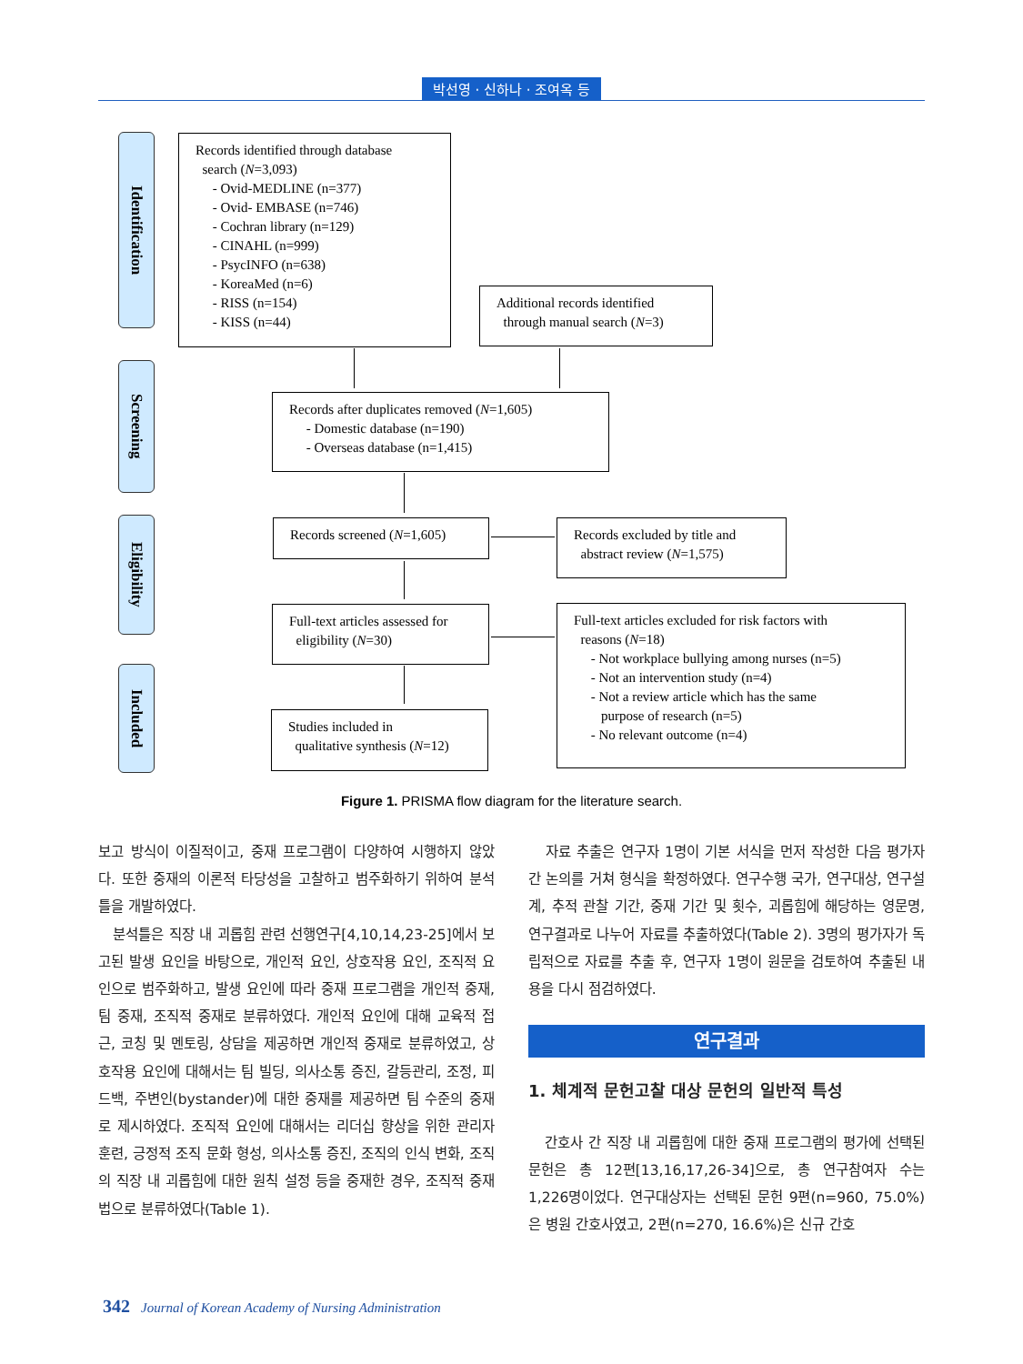박선영 · 신하나 · 조여옥 등
Identification
Screening
Eligibility
Included
Records identified through database
search (N=3,093)
- Ovid-MEDLINE (n=377)
- Ovid- EMBASE (n=746)
- Cochran library (n=129)
- CINAHL (n=999)
- PsycINFO (n=638)
- KoreaMed (n=6)
- RISS (n=154)
- KISS (n=44)
Additional records identified
through manual search (N=3)
Records after duplicates removed (N=1,605)
- Domestic database (n=190)
- Overseas database (n=1,415)
Records screened (N=1,605)
Records excluded by title and
abstract review (N=1,575)
Full-text articles assessed for
eligibility (N=30)
Full-text articles excluded for risk factors with
reasons (N=18)
- Not workplace bullying among nurses (n=5)
- Not an intervention study (n=4)
- Not a review article which has the same
purpose of research (n=5)
- No relevant outcome (n=4)
Studies included in
qualitative synthesis (N=12)
Figure 1. PRISMA flow diagram for the literature search.
보고 방식이 이질적이고, 중재 프로그램이 다양하여 시행하지 않았다. 또한 중재의 이론적 타당성을 고찰하고 범주화하기 위하여 분석틀을 개발하였다.
분석틀은 직장 내 괴롭힘 관련 선행연구[4,10,14,23-25]에서 보고된 발생 요인을 바탕으로, 개인적 요인, 상호작용 요인, 조직적 요인으로 범주화하고, 발생 요인에 따라 중재 프로그램을 개인적 중재, 팀 중재, 조직적 중재로 분류하였다. 개인적 요인에 대해 교육적 접근, 코칭 및 멘토링, 상담을 제공하면 개인적 중재로 분류하였고, 상호작용 요인에 대해서는 팀 빌딩, 의사소통 증진, 갈등관리, 조정, 피드백, 주변인(bystander)에 대한 중재를 제공하면 팀 수준의 중재로 제시하였다. 조직적 요인에 대해서는 리더십 향상을 위한 관리자 훈련, 긍정적 조직 문화 형성, 의사소통 증진, 조직의 인식 변화, 조직의 직장 내 괴롭힘에 대한 원칙 설정 등을 중재한 경우, 조직적 중재법으로 분류하였다(Table 1).
자료 추출은 연구자 1명이 기본 서식을 먼저 작성한 다음 평가자 간 논의를 거쳐 형식을 확정하였다. 연구수행 국가, 연구대상, 연구설계, 추적 관찰 기간, 중재 기간 및 횟수, 괴롭힘에 해당하는 영문명, 연구결과로 나누어 자료를 추출하였다(Table 2). 3명의 평가자가 독립적으로 자료를 추출 후, 연구자 1명이 원문을 검토하여 추출된 내용을 다시 점검하였다.
연구결과
1. 체계적 문헌고찰 대상 문헌의 일반적 특성
간호사 간 직장 내 괴롭힘에 대한 중재 프로그램의 평가에 선택된 문헌은 총 12편[13,16,17,26-34]으로, 총 연구참여자 수는 1,226명이었다. 연구대상자는 선택된 문헌 9편(n=960, 75.0%)은 병원 간호사였고, 2편(n=270, 16.6%)은 신규 간호
342 Journal of Korean Academy of Nursing Administration